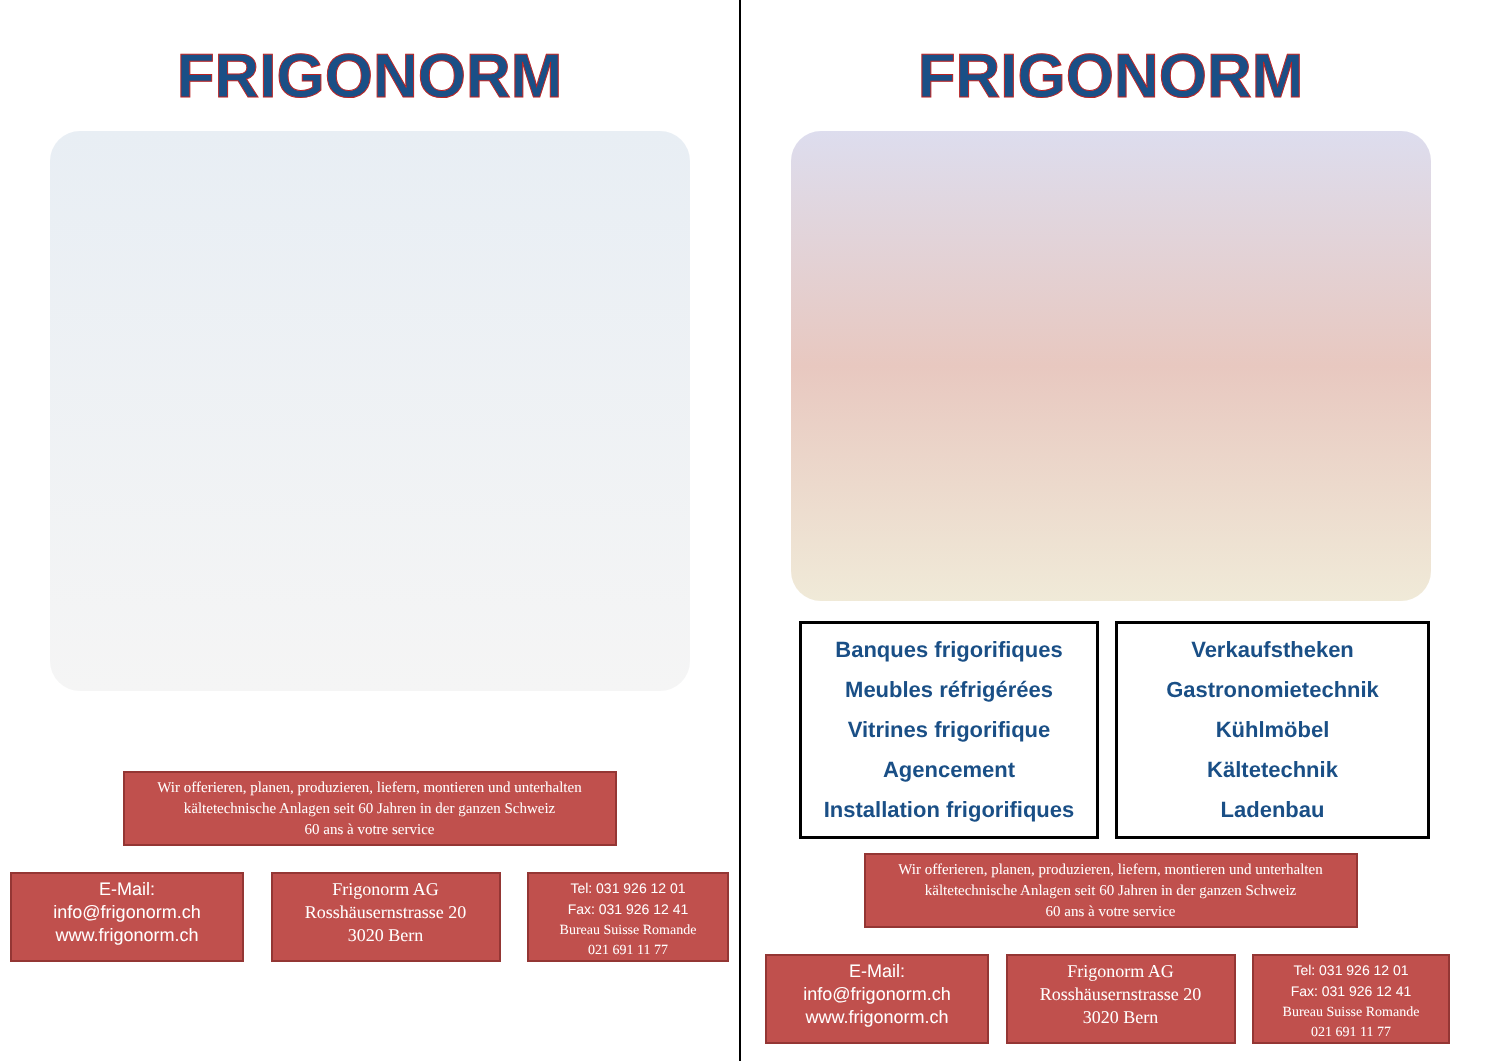FRIGONORM
Wir offerieren, planen, produzieren, liefern, montieren und unterhalten kältetechnische Anlagen seit 60 Jahren in der ganzen Schweiz
60 ans à votre service
E-Mail:
info@frigonorm.ch
www.frigonorm.ch
Frigonorm AG
Rosshäusernstrasse 20
3020 Bern
Tel: 031 926 12 01
Fax: 031 926 12 41
Bureau Suisse Romande
021 691 11 77
FRIGONORM
Banques frigorifiques
Meubles réfrigérées
Vitrines frigorifique
Agencement
Installation frigorifiques
Verkaufstheken
Gastronomietechnik
Kühlmöbel
Kältetechnik
Ladenbau
Wir offerieren, planen, produzieren, liefern, montieren und unterhalten kältetechnische Anlagen seit 60 Jahren in der ganzen Schweiz
60 ans à votre service
E-Mail:
info@frigonorm.ch
www.frigonorm.ch
Frigonorm AG
Rosshäusernstrasse 20
3020 Bern
Tel: 031 926 12 01
Fax: 031 926 12 41
Bureau Suisse Romande
021 691 11 77